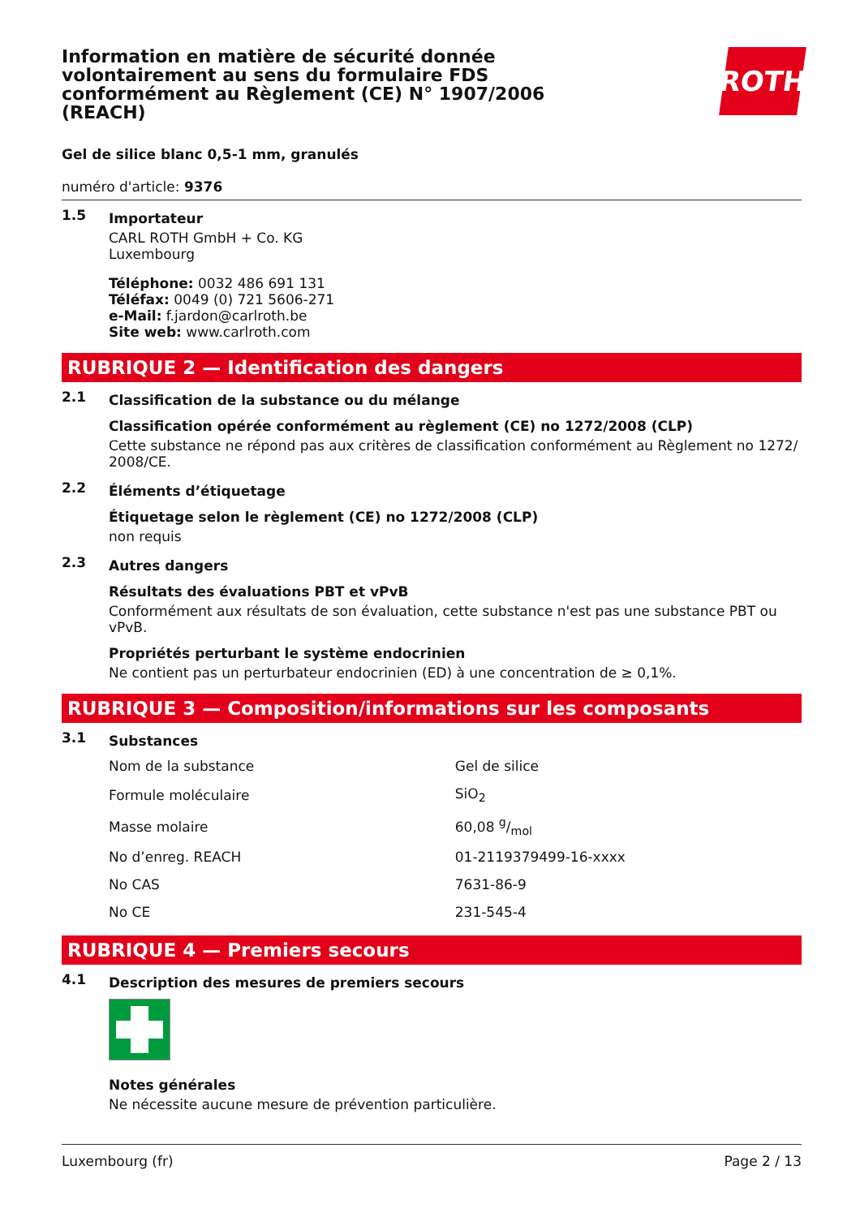Information en matière de sécurité donnée volontairement au sens du formulaire FDS conformément au Règlement (CE) N° 1907/2006 (REACH)
ROTH
Gel de silice blanc 0,5-1 mm, granulés
numéro d'article: 9376
1.5
Importateur
CARL ROTH GmbH + Co. KG
Luxembourg
Téléphone: 0032 486 691 131
Téléfax: 0049 (0) 721 5606-271
e-Mail: f.jardon@carlroth.be
Site web: www.carlroth.com
RUBRIQUE 2 — Identification des dangers
2.1
Classification de la substance ou du mélange
Classification opérée conformément au règlement (CE) no 1272/2008 (CLP)
Cette substance ne répond pas aux critères de classification conformément au Règlement no 1272/ 2008/CE.
2.2
Éléments d’étiquetage
Étiquetage selon le règlement (CE) no 1272/2008 (CLP)
non requis
2.3
Autres dangers
Résultats des évaluations PBT et vPvB
Conformément aux résultats de son évaluation, cette substance n'est pas une substance PBT ou vPvB.
Propriétés perturbant le système endocrinien
Ne contient pas un perturbateur endocrinien (ED) à une concentration de ≥ 0,1%.
RUBRIQUE 3 — Composition/informations sur les composants
3.1
Substances
| Nom de la substance | Gel de silice |
| Formule moléculaire | SiO<sub>2</sub> |
| Masse molaire | 60,08 g/mol |
| No d’enreg. REACH | 01-2119379499-16-xxxx |
| No CAS | 7631-86-9 |
| No CE | 231-545-4 |
RUBRIQUE 4 — Premiers secours
4.1
Description des mesures de premiers secours
Notes générales
Ne nécessite aucune mesure de prévention particulière.
Luxembourg (fr) Page 2 / 13